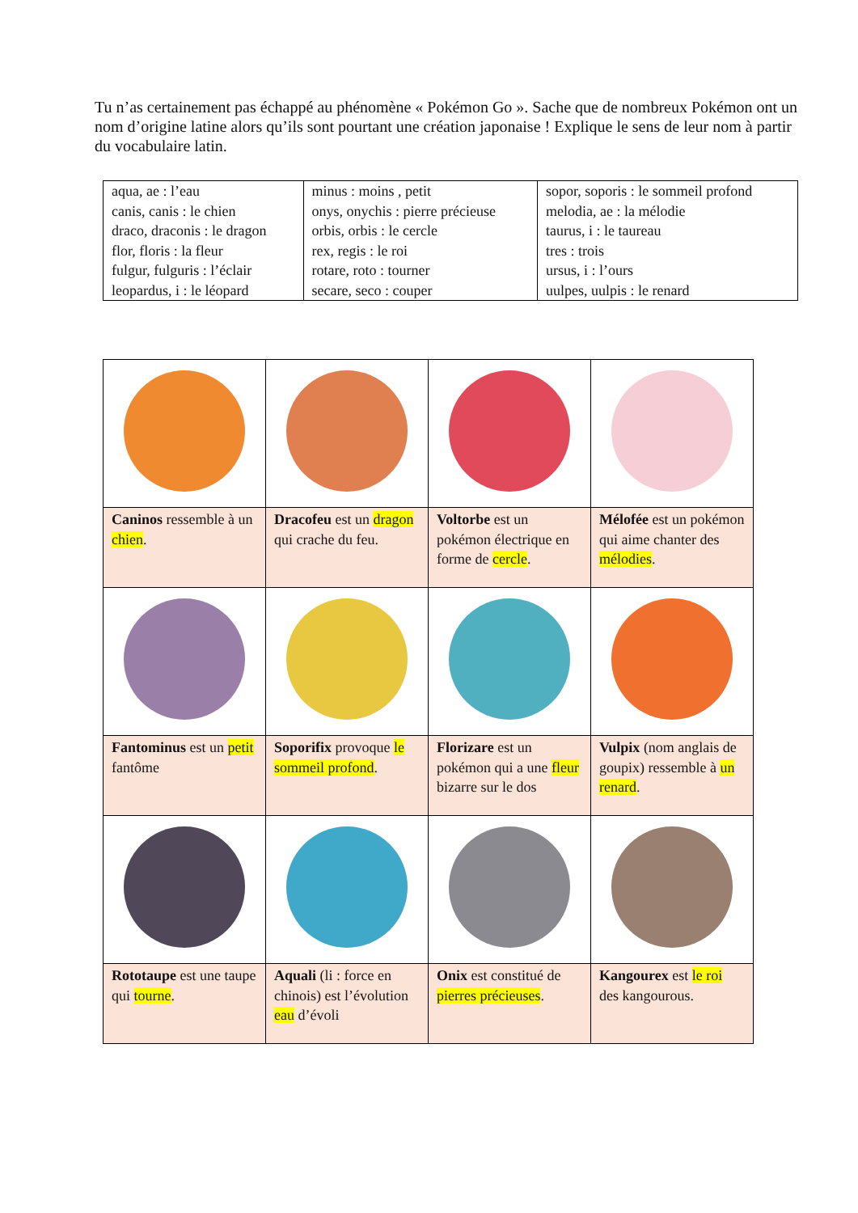Tu n’as certainement pas échappé au phénomène « Pokémon Go ». Sache que de nombreux Pokémon ont un nom d’origine latine alors qu’ils sont pourtant une création japonaise ! Explique le sens de leur nom à partir du vocabulaire latin.
| aqua, ae : l’eau canis, canis : le chien draco, draconis : le dragon flor, floris : la fleur fulgur, fulguris : l’éclair leopardus, i : le léopard | minus : moins , petit onys, onychis : pierre précieuse orbis, orbis : le cercle rex, regis : le roi rotare, roto : tourner secare, seco : couper | sopor, soporis : le sommeil profond melodia, ae : la mélodie taurus, i : le taureau tres : trois ursus, i : l’ours uulpes, uulpis : le renard |
| Caninos ressemble à un chien . | Dracofeu est un dragon qui crache du feu. | Voltorbe est un pokémon électrique en forme de cercle . | Mélofée est un pokémon qui aime chanter des mélodies . |
| Fantominus est un petit fantôme | Soporifix provoque le sommeil profond . | Florizare est un pokémon qui a une fleur bizarre sur le dos | Vulpix (nom anglais de goupix) ressemble à un renard . |
| Rototaupe est une taupe qui tourne . | Aquali (li : force en chinois) est l’évolution eau d’évoli | Onix est constitué de pierres précieuses . | Kangourex est le roi des kangourous. |